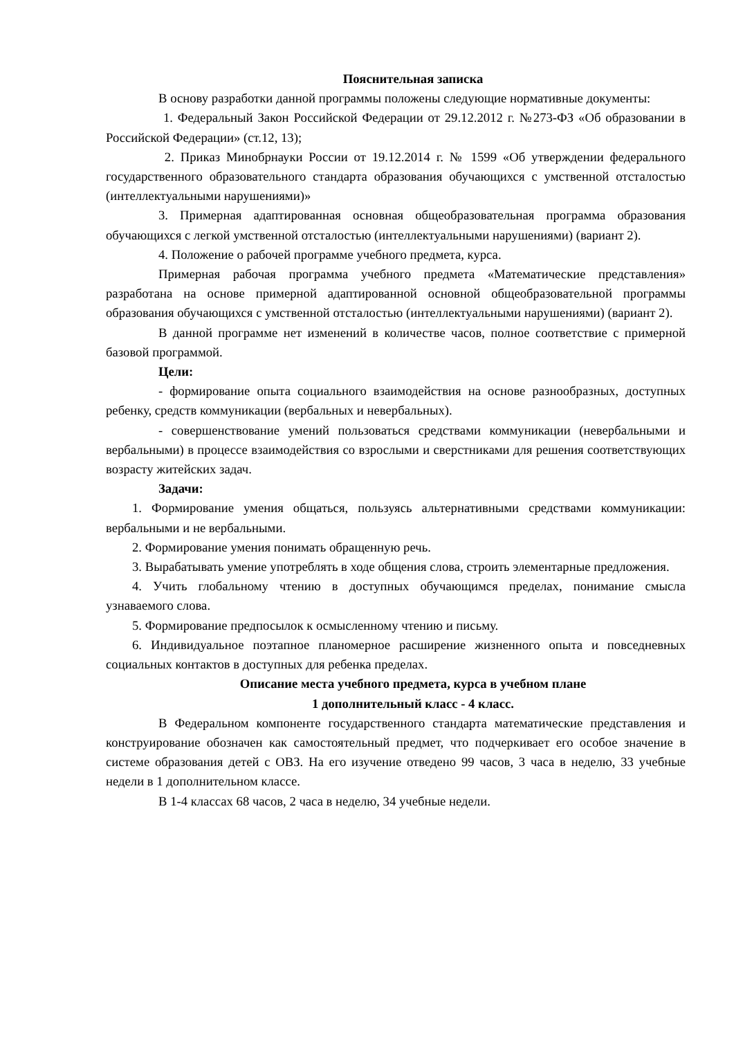Пояснительная записка
В основу разработки данной программы положены следующие нормативные документы:
1. Федеральный Закон Российской Федерации от 29.12.2012 г. №273-ФЗ «Об образовании в Российской Федерации» (ст.12, 13);
2. Приказ Минобрнауки России от 19.12.2014 г. № 1599 «Об утверждении федерального государственного образовательного стандарта образования обучающихся с умственной отсталостью (интеллектуальными нарушениями)»
3. Примерная адаптированная основная общеобразовательная программа образования обучающихся с легкой умственной отсталостью (интеллектуальными нарушениями) (вариант 2).
4. Положение о рабочей программе учебного предмета, курса.
Примерная рабочая программа учебного предмета «Математические представления» разработана на основе примерной адаптированной основной общеобразовательной программы образования обучающихся с умственной отсталостью (интеллектуальными нарушениями) (вариант 2).
В данной программе нет изменений в количестве часов, полное соответствие с примерной базовой программой.
Цели:
- формирование опыта социального взаимодействия на основе разнообразных, доступных ребенку, средств коммуникации (вербальных и невербальных).
- совершенствование умений пользоваться средствами коммуникации (невербальными и вербальными) в процессе взаимодействия со взрослыми и сверстниками для решения соответствующих возрасту житейских задач.
Задачи:
1. Формирование умения общаться, пользуясь альтернативными средствами коммуникации: вербальными и не вербальными.
2. Формирование умения понимать обращенную речь.
3. Вырабатывать умение употреблять в ходе общения слова, строить элементарные предложения.
4. Учить глобальному чтению в доступных обучающимся пределах, понимание смысла узнаваемого слова.
5. Формирование предпосылок к осмысленному чтению и письму.
6. Индивидуальное поэтапное планомерное расширение жизненного опыта и повседневных социальных контактов в доступных для ребенка пределах.
Описание места учебного предмета, курса в учебном плане
1 дополнительный класс - 4 класс.
В Федеральном компоненте государственного стандарта математические представления и конструирование обозначен как самостоятельный предмет, что подчеркивает его особое значение в системе образования детей с ОВЗ. На его изучение отведено 99 часов, 3 часа в неделю, 33 учебные недели в 1 дополнительном классе.
В 1-4 классах 68 часов, 2 часа в неделю, 34 учебные недели.